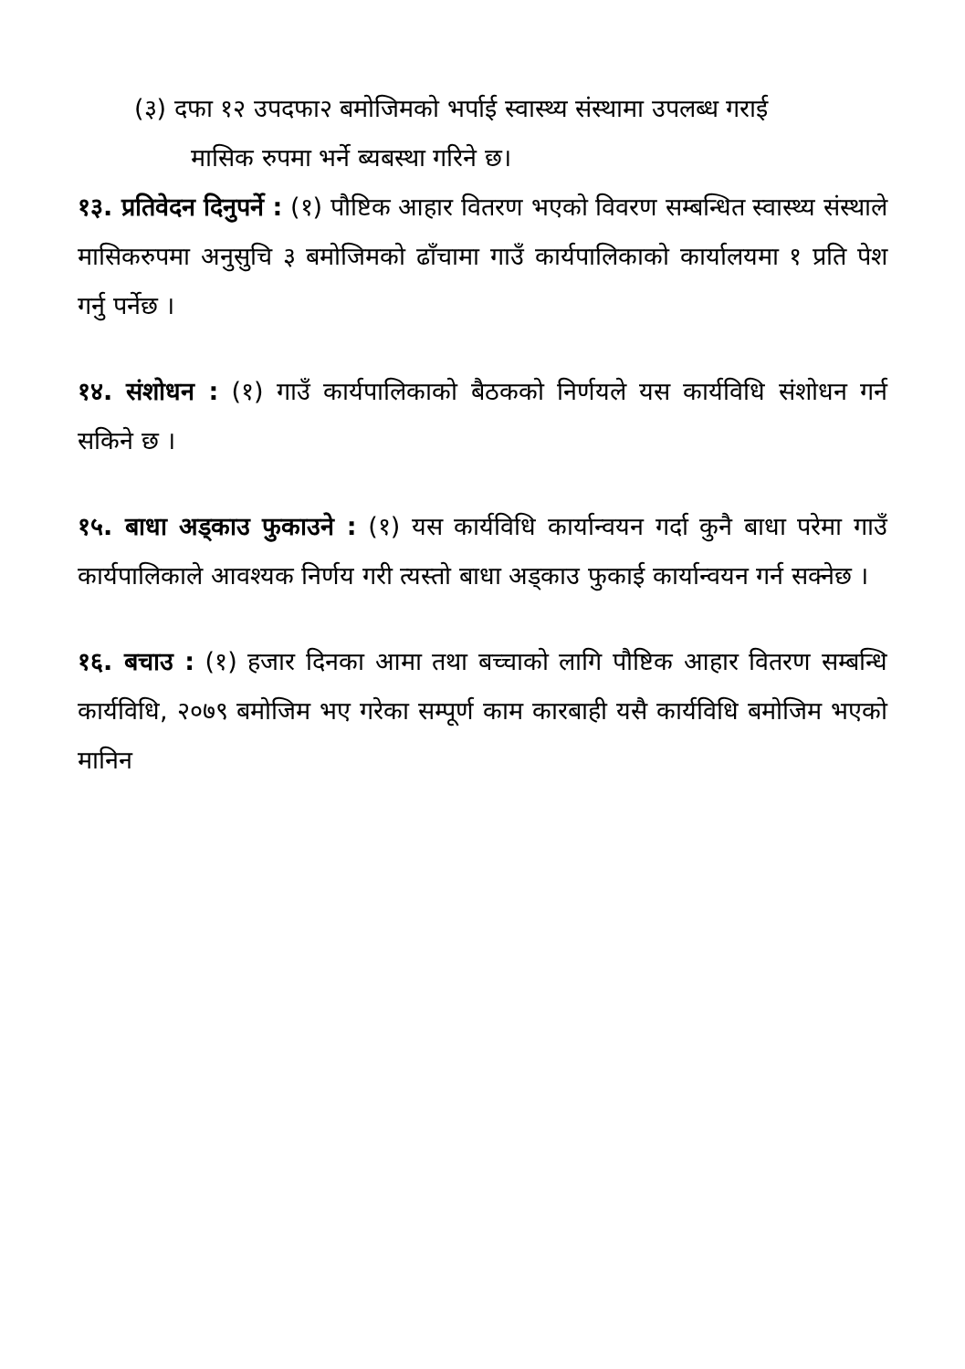(३) दफा १२ उपदफा२ बमोजिमको भर्पाई स्वास्थ्य संस्थामा उपलब्ध गराई
मासिक रुपमा भर्ने ब्यबस्था गरिने छ।
१३. प्रतिवेदन दिनुपर्ने : (१) पौष्टिक आहार वितरण भएको विवरण सम्बन्धित स्वास्थ्य संस्थाले मासिकरुपमा अनुसुचि ३ बमोजिमको ढाँचामा गाउँ कार्यपालिकाको कार्यालयमा १ प्रति पेश गर्नु पर्नेछ ।
१४. संशोधन : (१) गाउँ कार्यपालिकाको बैठकको निर्णयले यस कार्यविधि संशोधन गर्न सकिने छ ।
१५. बाधा अड्काउ फुकाउने : (१) यस कार्यविधि कार्यान्वयन गर्दा कुनै बाधा परेमा गाउँ कार्यपालिकाले आवश्यक निर्णय गरी त्यस्तो बाधा अड्काउ फुकाई कार्यान्वयन गर्न सक्नेछ ।
१६. बचाउ : (१) हजार दिनका आमा तथा बच्चाको लागि पौष्टिक आहार वितरण सम्बन्धि कार्यविधि, २०७९ बमोजिम भए गरेका सम्पूर्ण काम कारबाही यसै कार्यविधि बमोजिम भएको मानिन